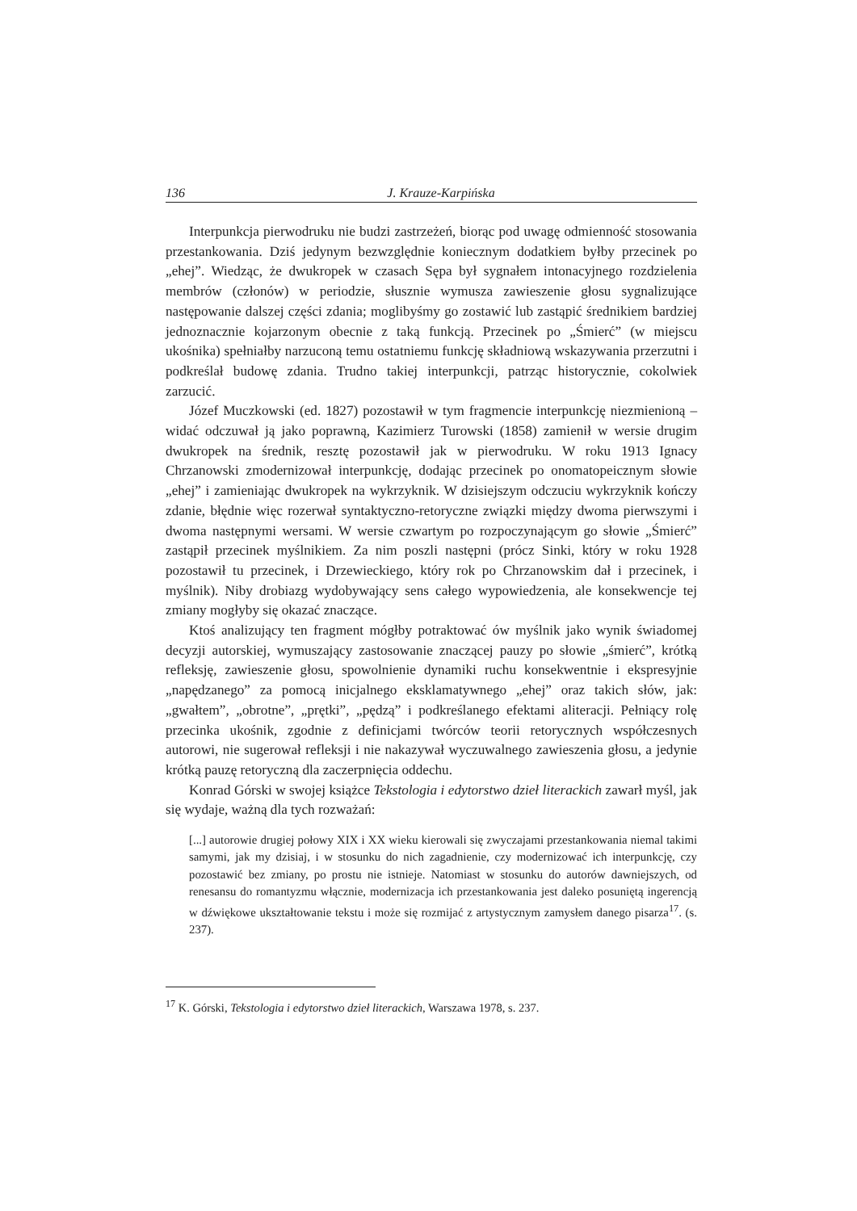136 J. Krauze-Karpińska
Interpunkcja pierwodruku nie budzi zastrzeżeń, biorąc pod uwagę odmienność stosowania przestankowania. Dziś jedynym bezwzględnie koniecznym dodatkiem byłby przecinek po „ehej”. Wiedząc, że dwukropek w czasach Sępa był sygnałem intonacyjnego rozdzielenia membrów (członów) w periodzie, słusznie wymusza zawieszenie głosu sygnalizujące następowanie dalszej części zdania; moglibyśmy go zostawić lub zastąpić średnikiem bardziej jednoznacznie kojarzonym obecnie z taką funkcją. Przecinek po „Śmierć” (w miejscu ukośnika) spełniałby narzuconą temu ostatniemu funkcję składniową wskazywania przerzutni i podkreślał budowę zdania. Trudno takiej interpunkcji, patrząc historycznie, cokolwiek zarzucić.
Józef Muczkowski (ed. 1827) pozostawił w tym fragmencie interpunkcję niezmienioną – widać odczuwał ją jako poprawną, Kazimierz Turowski (1858) zamienił w wersie drugim dwukropek na średnik, resztę pozostawił jak w pierwodruku. W roku 1913 Ignacy Chrzanowski zmodernizował interpunkcję, dodając przecinek po onomatopeicznym słowie „ehej” i zamieniając dwukropek na wykrzyknik. W dzisiejszym odczuciu wykrzyknik kończy zdanie, błędnie więc rozerwał syntaktyczno-retoryczne związki między dwoma pierwszymi i dwoma następnymi wersami. W wersie czwartym po rozpoczynającym go słowie „Śmierć” zastąpił przecinek myślnikiem. Za nim poszli następni (prócz Sinki, który w roku 1928 pozostawił tu przecinek, i Drzewieckiego, który rok po Chrzanowskim dał i przecinek, i myślnik). Niby drobiazg wydobywający sens całego wypowiedzenia, ale konsekwencje tej zmiany mogłyby się okazać znaczące.
Ktoś analizujący ten fragment mógłby potraktować ów myślnik jako wynik świadomej decyzji autorskiej, wymuszający zastosowanie znaczącej pauzy po słowie „śmierć”, krótką refleksję, zawieszenie głosu, spowolnienie dynamiki ruchu konsekwentnie i ekspresyjnie „napędzanego” za pomocą inicjalnego eksklamatywnego „ehej” oraz takich słów, jak: „gwałtem”, „obrotne”, „prętki”, „pędzą” i podkreślanego efektami aliteracji. Pełniący rolę przecinka ukośnik, zgodnie z definicjami twórców teorii retorycznych współczesnych autorowi, nie sugerował refleksji i nie nakazywał wyczuwalnego zawieszenia głosu, a jedynie krótką pauzę retoryczną dla zaczerpnięcia oddechu.
Konrad Górski w swojej książce Tekstologia i edytorstwo dzieł literackich zawarł myśl, jak się wydaje, ważną dla tych rozważań:
[...] autorowie drugiej połowy XIX i XX wieku kierowali się zwyczajami przestankowania niemal takimi samymi, jak my dzisiaj, i w stosunku do nich zagadnienie, czy modernizować ich interpunkcję, czy pozostawić bez zmiany, po prostu nie istnieje. Natomiast w stosunku do autorów dawniejszych, od renesansu do romantyzmu włącznie, modernizacja ich przestankowania jest daleko posuniętą ingerencją w dźwiękowe ukształtowanie tekstu i może się rozmijać z artystycznym zamysłem danego pisarza<sup>17</sup>. (s. 237).
<sup>17</sup> K. Górski, Tekstologia i edytorstwo dzieł literackich, Warszawa 1978, s. 237.